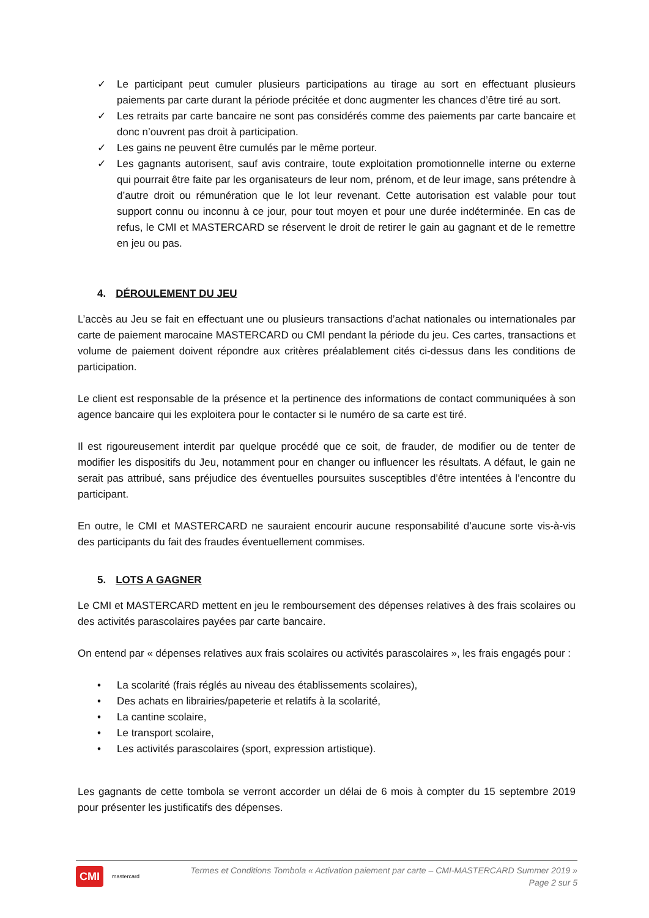✓ Le participant peut cumuler plusieurs participations au tirage au sort en effectuant plusieurs paiements par carte durant la période précitée et donc augmenter les chances d’être tiré au sort.
✓ Les retraits par carte bancaire ne sont pas considérés comme des paiements par carte bancaire et donc n’ouvrent pas droit à participation.
✓ Les gains ne peuvent être cumulés par le même porteur.
✓ Les gagnants autorisent, sauf avis contraire, toute exploitation promotionnelle interne ou externe qui pourrait être faite par les organisateurs de leur nom, prénom, et de leur image, sans prétendre à d’autre droit ou rémunération que le lot leur revenant. Cette autorisation est valable pour tout support connu ou inconnu à ce jour, pour tout moyen et pour une durée indéterminée. En cas de refus, le CMI et MASTERCARD se réservent le droit de retirer le gain au gagnant et de le remettre en jeu ou pas.
4. DÉROULEMENT DU JEU
L’accès au Jeu se fait en effectuant une ou plusieurs transactions d’achat nationales ou internationales par carte de paiement marocaine MASTERCARD ou CMI pendant la période du jeu. Ces cartes, transactions et volume de paiement doivent répondre aux critères préalablement cités ci-dessus dans les conditions de participation.
Le client est responsable de la présence et la pertinence des informations de contact communiquées à son agence bancaire qui les exploitera pour le contacter si le numéro de sa carte est tiré.
Il est rigoureusement interdit par quelque procédé que ce soit, de frauder, de modifier ou de tenter de modifier les dispositifs du Jeu, notamment pour en changer ou influencer les résultats. A défaut, le gain ne serait pas attribué, sans préjudice des éventuelles poursuites susceptibles d’être intentées à l’encontre du participant.
En outre, le CMI et MASTERCARD ne sauraient encourir aucune responsabilité d’aucune sorte vis-à-vis des participants du fait des fraudes éventuellement commises.
5. LOTS A GAGNER
Le CMI et MASTERCARD mettent en jeu le remboursement des dépenses relatives à des frais scolaires ou des activités parascolaires payées par carte bancaire.
On entend par « dépenses relatives aux frais scolaires ou activités parascolaires », les frais engagés pour :
• La scolarité (frais réglés au niveau des établissements scolaires),
• Des achats en librairies/papeterie et relatifs à la scolarité,
• La cantine scolaire,
• Le transport scolaire,
• Les activités parascolaires (sport, expression artistique).
Les gagnants de cette tombola se verront accorder un délai de 6 mois à compter du 15 septembre 2019 pour présenter les justificatifs des dépenses.
CMI mastercard
Termes et Conditions Tombola « Activation paiement par carte – CMI-MASTERCARD Summer 2019 »
Page 2 sur 5